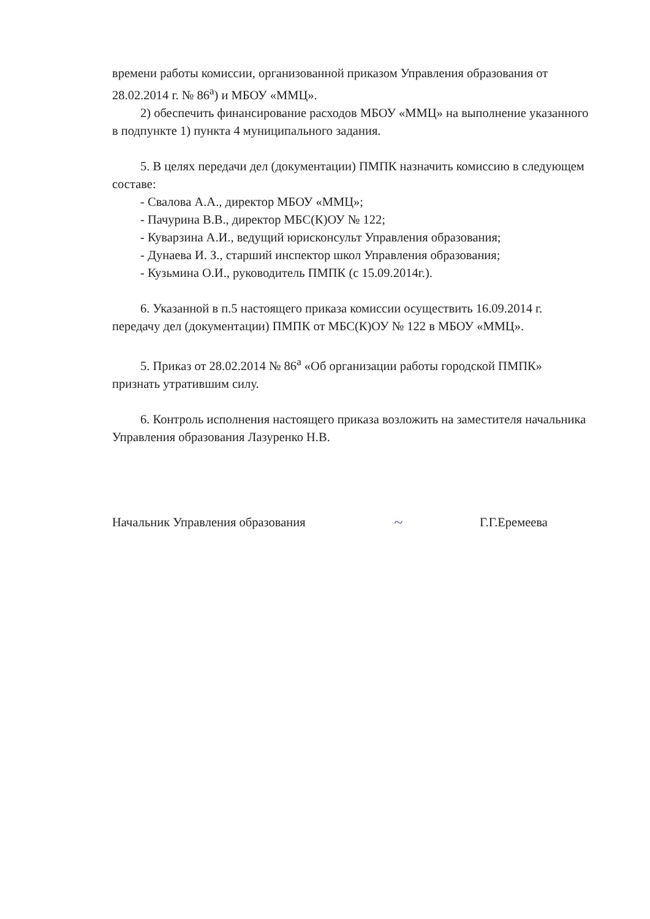времени работы комиссии, организованной приказом Управления образования от 28.02.2014 г. № 86<sup>а</sup>) и МБОУ «ММЦ».
2) обеспечить финансирование расходов МБОУ «ММЦ» на выполнение указанного в подпункте 1) пункта 4 муниципального задания.
5. В целях передачи дел (документации) ПМПК назначить комиссию в следующем составе:
- Свалова А.А., директор МБОУ «ММЦ»;
- Пачурина В.В., директор МБС(К)ОУ № 122;
- Куварзина А.И., ведущий юрисконсульт Управления образования;
- Дунаева И. З., старший инспектор школ Управления образования;
- Кузьмина О.И., руководитель ПМПК (с 15.09.2014г.).
6. Указанной в п.5 настоящего приказа комиссии осуществить 16.09.2014 г. передачу дел (документации) ПМПК от МБС(К)ОУ № 122 в МБОУ «ММЦ».
5. Приказ от 28.02.2014 № 86<sup>а</sup> «Об организации работы городской ПМПК» признать утратившим силу.
6. Контроль исполнения настоящего приказа возложить на заместителя начальника Управления образования Лазуренко Н.В.
Начальник Управления образования
~
Г.Г.Еремеева